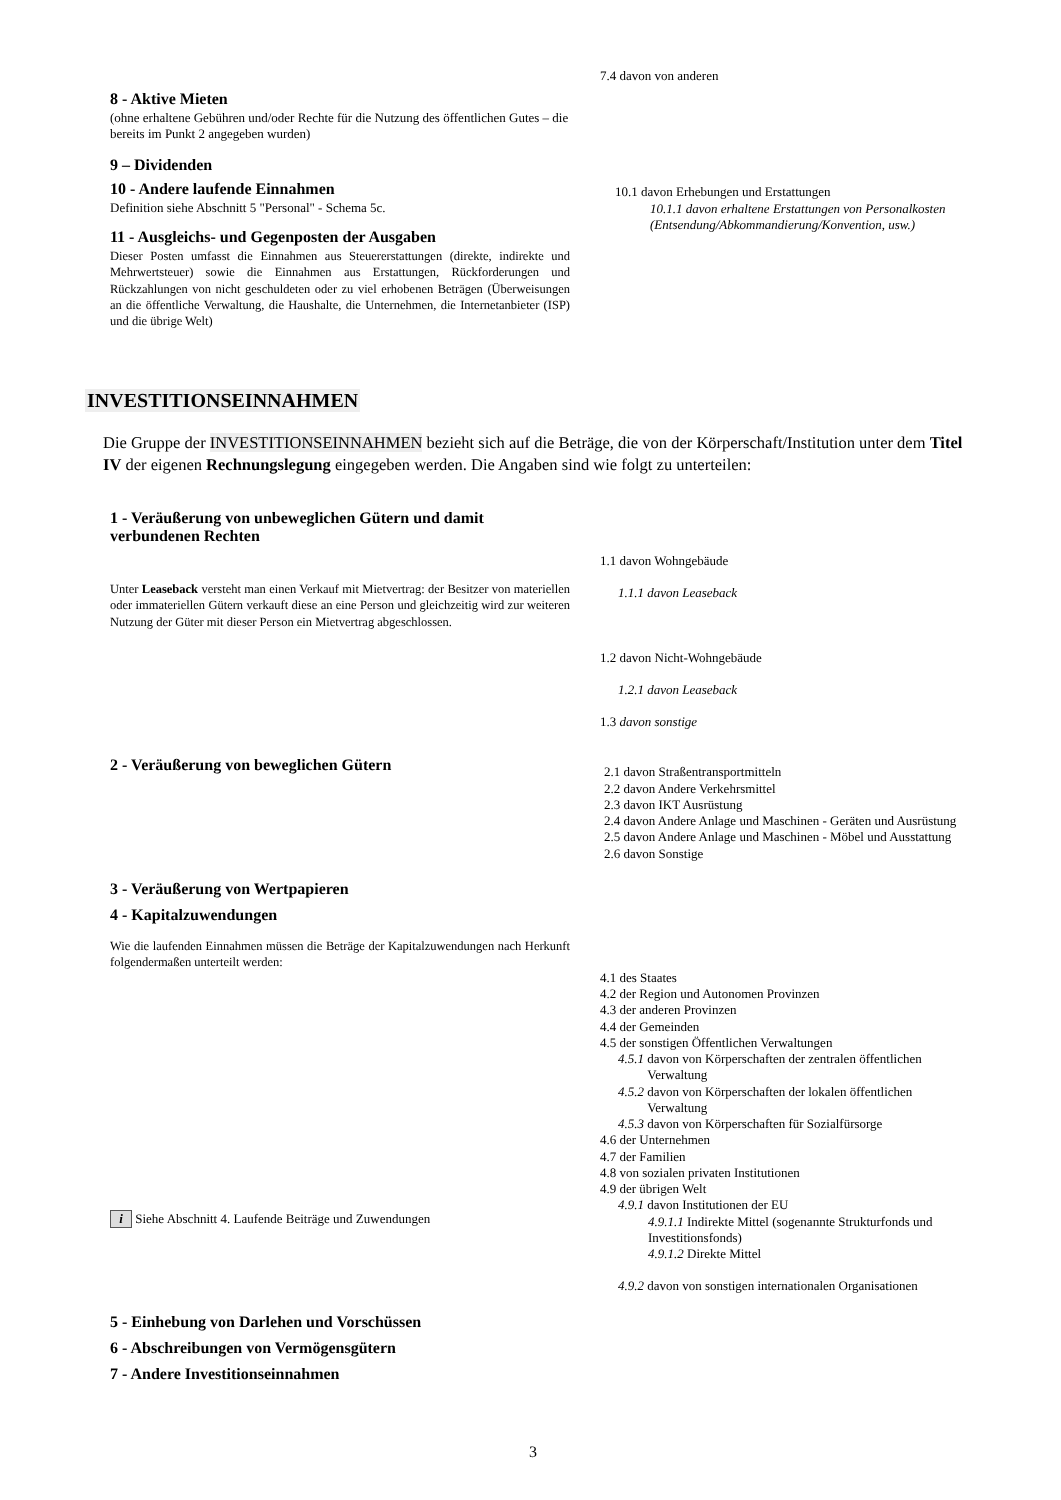8 - Aktive Mieten
(ohne erhaltene Gebühren und/oder Rechte für die Nutzung des öffentlichen Gutes – die bereits im Punkt 2 angegeben wurden)
9 – Dividenden
10 - Andere laufende Einnahmen
Definition siehe Abschnitt 5 "Personal" - Schema 5c.
11 - Ausgleichs- und Gegenposten der Ausgaben
Dieser Posten umfasst die Einnahmen aus Steuererstattungen (direkte, indirekte und Mehrwertsteuer) sowie die Einnahmen aus Erstattungen, Rückforderungen und Rückzahlungen von nicht geschuldeten oder zu viel erhobenen Beträgen (Überweisungen an die öffentliche Verwaltung, die Haushalte, die Unternehmen, die Internetanbieter (ISP) und die übrige Welt)
7.4 davon von anderen
10.1 davon Erhebungen und Erstattungen
10.1.1 davon erhaltene Erstattungen von Personalkosten (Entsendung/Abkommandierung/Konvention, usw.)
INVESTITIONSEINNAHMEN
Die Gruppe der INVESTITIONSEINNAHMEN bezieht sich auf die Beträge, die von der Körperschaft/Institution unter dem Titel IV der eigenen Rechnungslegung eingegeben werden. Die Angaben sind wie folgt zu unterteilen:
1 - Veräußerung von unbeweglichen Gütern und damit verbundenen Rechten
Unter Leaseback versteht man einen Verkauf mit Mietvertrag: der Besitzer von materiellen oder immateriellen Gütern verkauft diese an eine Person und gleichzeitig wird zur weiteren Nutzung der Güter mit dieser Person ein Mietvertrag abgeschlossen.
1.1 davon Wohngebäude
1.1.1 davon Leaseback
1.2 davon Nicht-Wohngebäude
1.2.1 davon Leaseback
1.3 davon sonstige
2 - Veräußerung von beweglichen Gütern
2.1 davon Straßentransportmitteln
2.2 davon Andere Verkehrsmittel
2.3 davon IKT Ausrüstung
2.4 davon Andere Anlage und Maschinen - Geräten und Ausrüstung
2.5 davon Andere Anlage und Maschinen - Möbel und Ausstattung
2.6 davon Sonstige
3 - Veräußerung von Wertpapieren
4 - Kapitalzuwendungen
Wie die laufenden Einnahmen müssen die Beträge der Kapitalzuwendungen nach Herkunft folgendermaßen unterteilt werden:
i Siehe Abschnitt 4. Laufende Beiträge und Zuwendungen
4.1 des Staates
4.2 der Region und Autonomen Provinzen
4.3 der anderen Provinzen
4.4 der Gemeinden
4.5 der sonstigen Öffentlichen Verwaltungen
4.5.1 davon von Körperschaften der zentralen öffentlichen
Verwaltung
4.5.2 davon von Körperschaften der lokalen öffentlichen
Verwaltung
4.5.3 davon von Körperschaften für Sozialfürsorge
4.6 der Unternehmen
4.7 der Familien
4.8 von sozialen privaten Institutionen
4.9 der übrigen Welt
4.9.1 davon Institutionen der EU
4.9.1.1 Indirekte Mittel (sogenannte Strukturfonds und Investitionsfonds)
4.9.1.2 Direkte Mittel
4.9.2 davon von sonstigen internationalen Organisationen
5 - Einhebung von Darlehen und Vorschüssen
6 - Abschreibungen von Vermögensgütern
7 - Andere Investitionseinnahmen
3